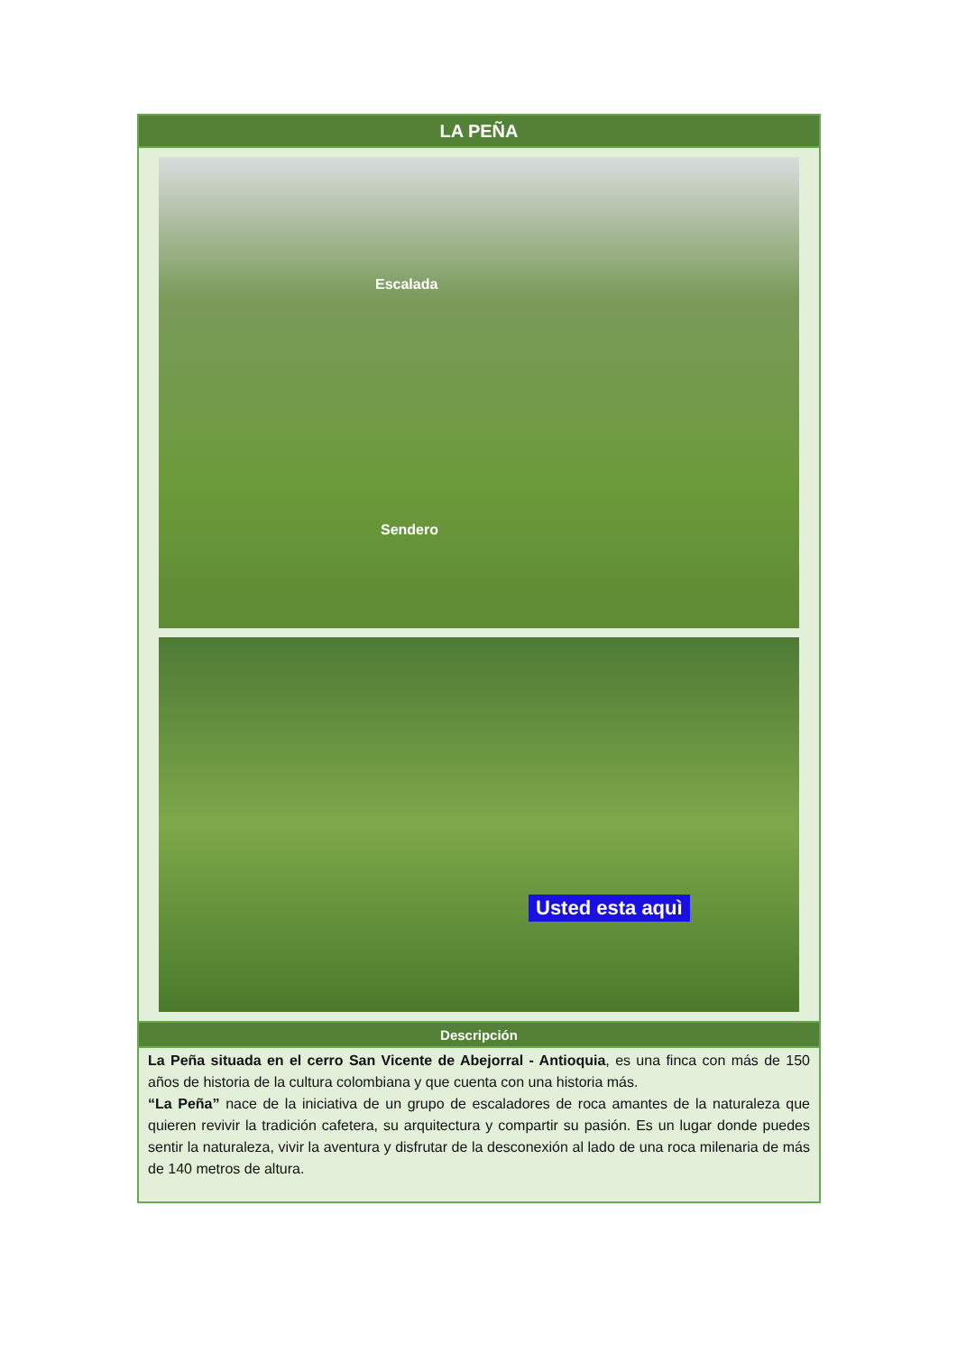| LA PEÑA |
| --- |
| Escalada Sendero Usted esta aquì |
| Descripción |
| La Peña situada en el cerro San Vicente de Abejorral - Antioquia , es una finca con más de 150 años de historia de la cultura colombiana y que cuenta con una historia más. “La Peña” nace de la iniciativa de un grupo de escaladores de roca amantes de la naturaleza que quieren revivir la tradición cafetera, su arquitectura y compartir su pasión. Es un lugar donde puedes sentir la naturaleza, vivir la aventura y disfrutar de la desconexión al lado de una roca milenaria de más de 140 metros de altura. |